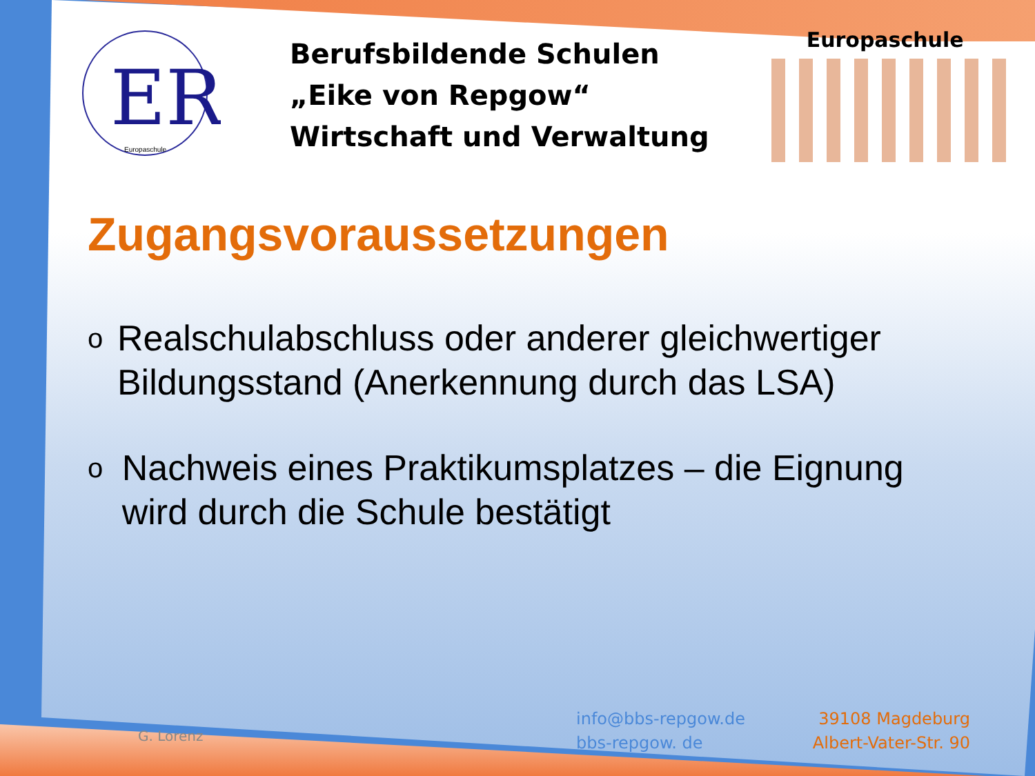ER
Europaschule
Berufsbildende Schulen
„Eike von Repgow“
Wirtschaft und Verwaltung
Europaschule
Zugangsvoraussetzungen
o Realschulabschluss oder anderer gleichwertiger Bildungsstand (Anerkennung durch das LSA)
o Nachweis eines Praktikumsplatzes – die Eignung wird durch die Schule bestätigt
G. Lorenz
info@bbs-repgow.de
bbs-repgow. de
39108 Magdeburg
Albert-Vater-Str. 90